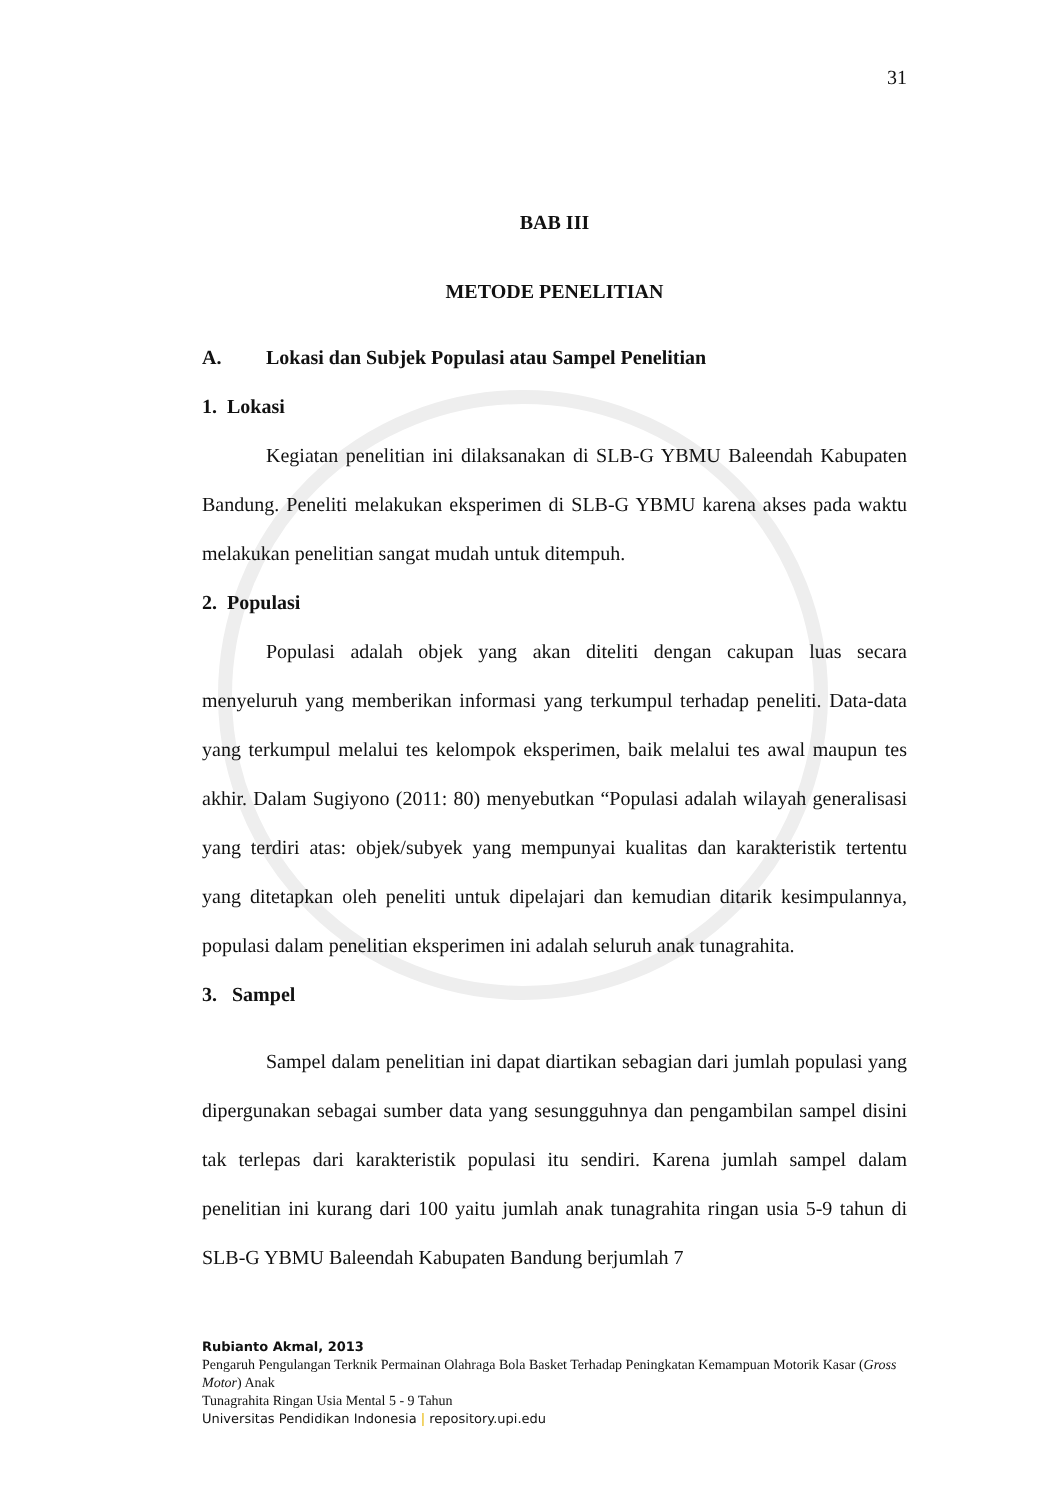31
BAB III
METODE PENELITIAN
A. Lokasi dan Subjek Populasi atau Sampel Penelitian
1. Lokasi
Kegiatan penelitian ini dilaksanakan di SLB-G YBMU Baleendah Kabupaten Bandung. Peneliti melakukan eksperimen di SLB-G YBMU karena akses pada waktu melakukan penelitian sangat mudah untuk ditempuh.
2. Populasi
Populasi adalah objek yang akan diteliti dengan cakupan luas secara menyeluruh yang memberikan informasi yang terkumpul terhadap peneliti. Data-data yang terkumpul melalui tes kelompok eksperimen, baik melalui tes awal maupun tes akhir. Dalam Sugiyono (2011: 80) menyebutkan “Populasi adalah wilayah generalisasi yang terdiri atas: objek/subyek yang mempunyai kualitas dan karakteristik tertentu yang ditetapkan oleh peneliti untuk dipelajari dan kemudian ditarik kesimpulannya, populasi dalam penelitian eksperimen ini adalah seluruh anak tunagrahita.
3. Sampel
Sampel dalam penelitian ini dapat diartikan sebagian dari jumlah populasi yang dipergunakan sebagai sumber data yang sesungguhnya dan pengambilan sampel disini tak terlepas dari karakteristik populasi itu sendiri. Karena jumlah sampel dalam penelitian ini kurang dari 100 yaitu jumlah anak tunagrahita ringan usia 5-9 tahun di SLB-G YBMU Baleendah Kabupaten Bandung berjumlah 7
Rubianto Akmal, 2013
Pengaruh Pengulangan Terknik Permainan Olahraga Bola Basket Terhadap Peningkatan Kemampuan Motorik Kasar (Gross Motor) Anak
Tunagrahita Ringan Usia Mental 5 - 9 Tahun
Universitas Pendidikan Indonesia | repository.upi.edu